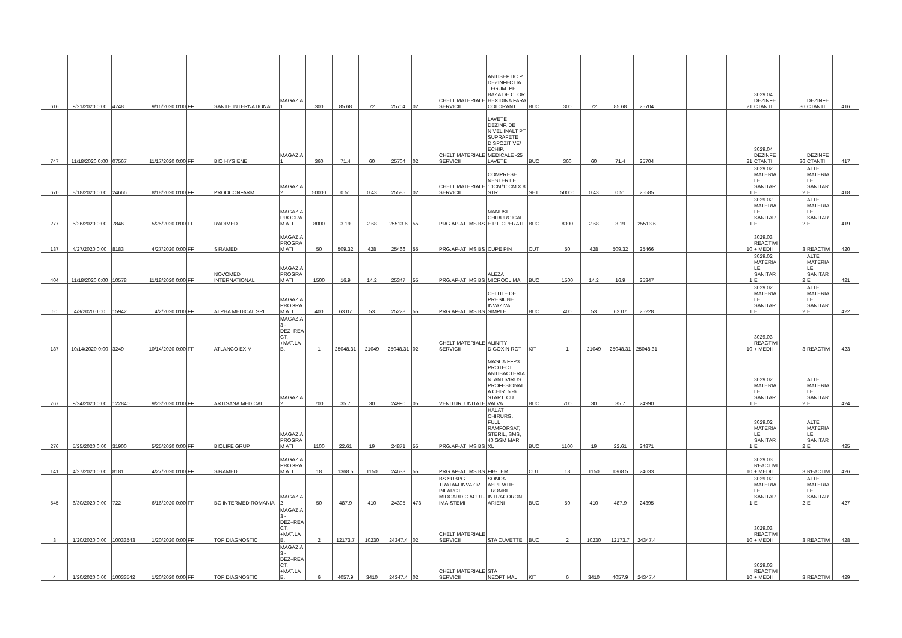| 616 | 9/21/2020 0:00 | 4748 | 9/16/2020 0:00 | FF | SANTE INTERNATIONAL | MAGAZIA 1 | 300 | 85.68 | 72 | 25704 | 02 | CHELT MATERIALE SERVICII | ANTISEPTIC PT. DEZINFECTIA TEGUM. PE BAZA DE CLOR HEXIDINA FARA COLORANT | BUC | 300 | 72 | 85.68 | 25704 | | | 21 | 3029.04 DEZINFE CTANTI | 36 | DEZINFE CTANTI | 416 |
| 747 | 11/18/2020 0:00 | 07567 | 11/17/2020 0:00 | FF | BIO HYGIENE | MAGAZIA 1 | 360 | 71.4 | 60 | 25704 | 02 | CHELT MATERIALE SERVICII | LAVETE DEZINF. DE NIVEL INALT PT. SUPRAFETE DISPOZITIVE/ ECHIP. MEDICALE -25 LAVETE | BUC | 360 | 60 | 71.4 | 25704 | | | 21 | 3029.04 DEZINFE CTANTI | 36 | DEZINFE CTANTI | 417 |
| 670 | 8/18/2020 0:00 | 24666 | 8/18/2020 0:00 | FF | PRODCONFARM | MAGAZIA 2 | 50000 | 0.51 | 0.43 | 25585 | 02 | CHELT MATERIALE SERVICII | COMPRESE NESTERILE 10CM/10CM X 8 STR | SET | 50000 | 0.43 | 0.51 | 25585 | | | 1 | 3029.02 MATERIA LE SANITAR E | 2 | ALTE MATERIA LE SANITAR E | 418 |
| 277 | 5/26/2020 0:00 | 7846 | 5/25/2020 0:00 | FF | RADIMED | MAGAZIA PROGRA M ATI | 8000 | 3.19 | 2.68 | 25513.6 | 55 | PRG.AP-ATI MS BS | MANUSI CHIRURGICAL E PT. OPERATII | BUC | 8000 | 2.68 | 3.19 | 25513.6 | | | 1 | 3029.02 MATERIA LE SANITAR E | 2 | ALTE MATERIA LE SANITAR E | 419 |
| 137 | 4/27/2020 0:00 | 8183 | 4/27/2020 0:00 | FF | SIRAMED | MAGAZIA PROGRA M ATI | 50 | 509.32 | 428 | 25466 | 55 | PRG.AP-ATI MS BS | CUPE PIN | CUT | 50 | 428 | 509.32 | 25466 | | | 10 | 3029.03 REACTIVI + MEDII | 3 | REACTIVI | 420 |
| 404 | 11/18/2020 0:00 | 10578 | 11/18/2020 0:00 | FF | NOVOMED INTERNATIONAL | MAGAZIA PROGRA M ATI | 1500 | 16.9 | 14.2 | 25347 | 55 | PRG.AP-ATI MS BS | ALEZA MICROCLIMA | BUC | 1500 | 14.2 | 16.9 | 25347 | | | 1 | 3029.02 MATERIA LE SANITAR E | 2 | ALTE MATERIA LE SANITAR E | 421 |
| 60 | 4/3/2020 0:00 | 15942 | 4/2/2020 0:00 | FF | ALPHA MEDICAL SRL | MAGAZIA PROGRA M ATI | 400 | 63.07 | 53 | 25228 | 55 | PRG.AP-ATI MS BS | CELULE DE PRESIUNE INVAZIVA SIMPLE | BUC | 400 | 53 | 63.07 | 25228 | | | 1 | 3029.02 MATERIA LE SANITAR E | 2 | ALTE MATERIA LE SANITAR E | 422 |
| 187 | 10/14/2020 0:00 | 3249 | 10/14/2020 0:00 | FF | ATLANCO EXIM | MAGAZIA 3 - DEZ+REA CT. +MAT.LA B. | 1 | 25048.31 | 21049 | 25048.31 | 02 | CHELT MATERIALE SERVICII | ALINITY DIGOXIN RGT | KIT | 1 | 21049 | 25048.31 | 25048.31 | | | 10 | 3029.03 REACTIVI + MEDII | 3 | REACTIVI | 423 |
| 767 | 9/24/2020 0:00 | 122840 | 9/23/2020 0:00 | FF | ARTISANA MEDICAL | MAGAZIA 2 | 700 | 35.7 | 30 | 24990 | 05 | VENITURI UNITATE | MASCA FFP3 PROTECT. ANTIBACTERIA N. ANTIVIRUS PROFESIONAL A CHIR. 5 -6 START. CU VALVA | BUC | 700 | 30 | 35.7 | 24990 | | | 1 | 3029.02 MATERIA LE SANITAR E | 2 | ALTE MATERIA LE SANITAR E | 424 |
| 276 | 5/25/2020 0:00 | 31900 | 5/25/2020 0:00 | FF | BIOLIFE GRUP | MAGAZIA PROGRA M ATI | 1100 | 22.61 | 19 | 24871 | 55 | PRG.AP-ATI MS BS | HALAT CHIRURG. FULL RAMFORSAT, STERIL, SMS, 40 GSM MAR XL | BUC | 1100 | 19 | 22.61 | 24871 | | | 1 | 3029.02 MATERIA LE SANITAR E | 2 | ALTE MATERIA LE SANITAR E | 425 |
| 141 | 4/27/2020 0:00 | 8181 | 4/27/2020 0:00 | FF | SIRAMED | MAGAZIA PROGRA M ATI | 18 | 1368.5 | 1150 | 24633 | 55 | PRG.AP-ATI MS BS | FIB-TEM | CUT | 18 | 1150 | 1368.5 | 24633 | | | 10 | 3029.03 REACTIVI + MEDII | 3 | REACTIVI | 426 |
| 545 | 6/30/2020 0:00 | 722 | 6/16/2020 0:00 | FF | BC INTERMED ROMANIA | MAGAZIA 2 | 50 | 487.9 | 410 | 24395 | 478 | BS SUBPG TRATAM INVAZIV INFARCT MIOCARDIC ACUT-IMA-STEMI | SONDA ASPIRATIE TROMBI INTRACORON ARIENI | BUC | 50 | 410 | 487.9 | 24395 | | | 1 | 3029.02 MATERIA LE SANITAR E | 2 | ALTE MATERIA LE SANITAR E | 427 |
| 3 | 1/20/2020 0:00 | 10033543 | 1/20/2020 0:00 | FF | TOP DIAGNOSTIC | MAGAZIA 3 - DEZ+REA CT. +MAT.LA B. | 2 | 12173.7 | 10230 | 24347.4 | 02 | CHELT MATERIALE SERVICII | STA CUVETTE | BUC | 2 | 10230 | 12173.7 | 24347.4 | | | 10 | 3029.03 REACTIVI + MEDII | 3 | REACTIVI | 428 |
| 4 | 1/20/2020 0:00 | 10033542 | 1/20/2020 0:00 | FF | TOP DIAGNOSTIC | MAGAZIA 3 - DEZ+REA CT. +MAT.LA B. | 6 | 4057.9 | 3410 | 24347.4 | 02 | CHELT MATERIALE SERVICII | STA NEOPTIMAL | KIT | 6 | 3410 | 4057.9 | 24347.4 | | | 10 | 3029.03 REACTIVI + MEDII | 3 | REACTIVI | 429 |